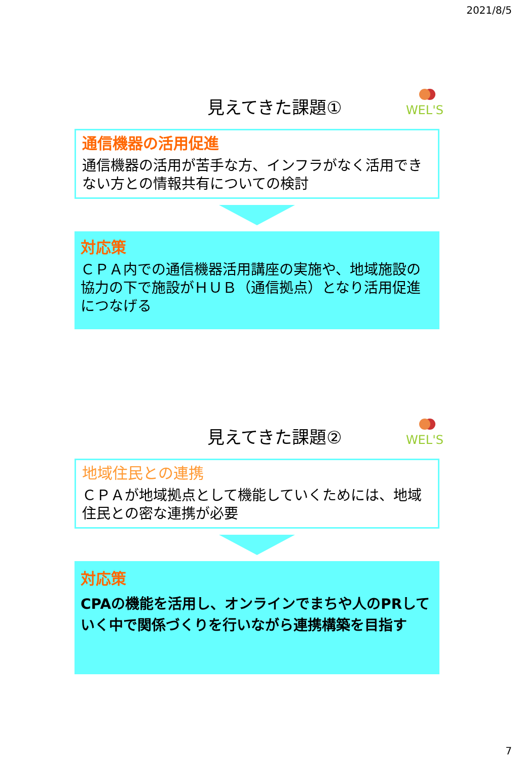2021/8/5
WEL'S
見えてきた課題①
通信機器の活用促進
通信機器の活用が苦手な方、インフラがなく活用できない方との情報共有についての検討
対応策
ＣＰＡ内での通信機器活用講座の実施や、地域施設の協力の下で施設がＨＵＢ（通信拠点）となり活用促進につなげる
WEL'S
見えてきた課題②
地域住民との連携
ＣＰＡが地域拠点として機能していくためには、地域住民との密な連携が必要
対応策
CPAの機能を活用し、オンラインでまちや人のPRしていく中で関係づくりを行いながら連携構築を目指す
7